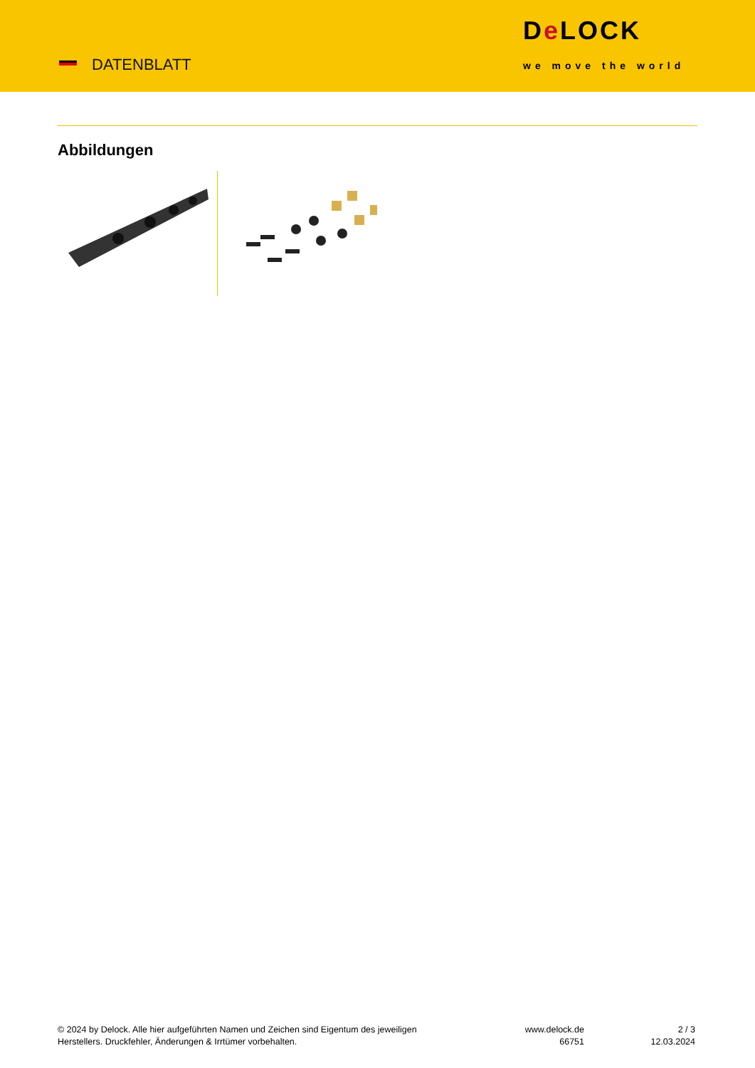DATENBLATT
De LOCK
we move the world
Abbildungen
© 2024 by Delock. Alle hier aufgeführten Namen und Zeichen sind Eigentum des jeweiligen
Herstellers. Druckfehler, Änderungen & Irrtümer vorbehalten.
www.delock.de
66751
2 / 3
12.03.2024